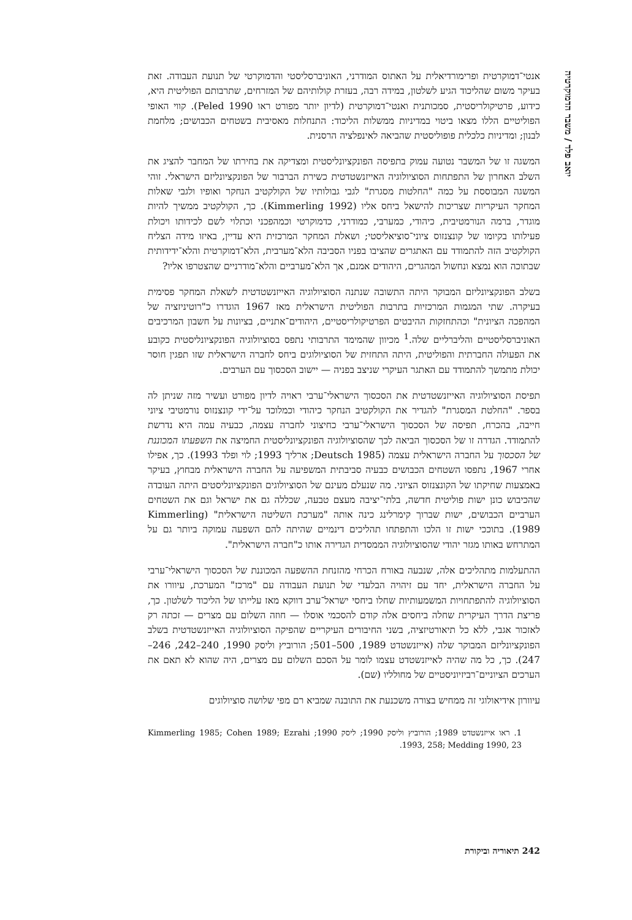יואב פלד / משבר הדמוקרטיה
אנטי־דמוקרטית ופרימורדיאלית על האתוס המודרני, האוניברסליסטי והדמוקרטי של תנועת העבודה. זאת בעיקר משום שהליכוד הגיע לשלטון, במידה רבה, בעזרת קולותיהם של המזרחים, שתרבותם הפוליטית היא, כידוע, פרטיקולריסטית, סמכותנית ואנטי־דמוקרטית (לדיון יותר מפורט ראו Peled 1990). קווי האופי הפוליטיים הללו מצאו ביטוי במדיניות ממשלות הליכוד: התנחלות מאסיבית בשטחים הכבושים; מלחמת לבנון; ומדיניות כלכלית פופוליסטית שהביאה לאינפלציה הרסנית.
המשגה זו של המשבר נטועה עמוק בתפיסה הפונקציונליסטית ומצדיקה את בחירתו של המחבר להציג את השלב האחרון של התפתחות הסוציולוגיה האייזנשטדטית כשירת הברבור של הפונקציונליזם הישראלי. זוהי המשגה המבוססת על כמה "החלטות מסגרת" לגבי גבולותיו של הקולקטיב הנחקר ואופיו ולגבי שאלות המחקר העיקריות שצריכות להישאל ביחס אליו (Kimmerling 1992). כך, הקולקטיב ממשיך להיות מוגדר, ברמה הנורמטיבית, כיהודי, כמערבי, כמודרני, כדמוקרטי וכמהפכני וכתלוי לשם לכידותו ויכולת פעילותו בקיומו של קונצנזוס ציוני־סוציאליסטי; ושאלת המחקר המרכזית היא עדיין, באיזו מידה הצליח הקולקטיב הזה להתמודד עם האתגרים שהציבו בפניו הסביבה הלא־מערבית, הלא־דמוקרטית והלא־ידידותית שבתוכה הוא נמצא ונחשול המהגרים, היהודים אמנם, אך הלא־מערביים והלא־מודרניים שהצטרפו אליו?
בשלב הפונקציונליזם המבוקר היתה התשובה שנתנה הסוציולוגיה האייזנשטדטית לשאלת המחקר פסימית בעיקרה. שתי המגמות המרכזיות בתרבות הפוליטית הישראלית מאז 1967 הוגדרו כ"רוטיניזציה של המהפכה הציונית" וכהתחזקות ההיבטים הפרטיקולריסטיים, היהודים־אתניים, בציונות על חשבון המרכיבים האוניברסליסטיים והליברליים שלה.<sup>1</sup> מכיוון שהמימד התרבותי נתפס בסוציולוגיה הפונקציונליסטית כקובע את הפעולה החברתית והפוליטית, היתה התחזית של הסוציולוגים ביחס לחברה הישראלית שזו תפגין חוסר יכולת מתמשך להתמודד עם האתגר העיקרי שניצב בפניה — יישוב הסכסוך עם הערבים.
תפיסת הסוציולוגיה האייזנשטדטית את הסכסוך הישראלי־ערבי ראויה לדיון מפורט ועשיר מזה שניתן לה בספר. "החלטת המסגרת" להגדיר את הקולקטיב הנחקר כיהודי וכמלוכד על־ידי קונצנזוס נורמטיבי ציוני חייבה, בהכרח, תפיסה של הסכסוך הישראלי־ערבי כחיצוני לחברה עצמה, כבעיה עמה היא נדרשת להתמודד. הגדרה זו של הסכסוך הביאה לכך שהסוציולוגיה הפונקציונליסטית החמיצה את השפעתו המכוננת של הסכסוך על החברה הישראלית עצמה (Deutsch 1985; ארליך 1993; לוי ופלד 1993). כך, אפילו אחרי 1967, נתפסו השטחים הכבושים כבעיה סביבתית המשפיעה על החברה הישראלית מבחוץ, בעיקר באמצעות שחיקתו של הקונצנזוס הציוני. מה שנעלם מעינם של הסוציולוגים הפונקציונליסטים היתה העובדה שהכיבוש כונן ישות פוליטית חדשה, בלתי־יציבה מעצם טבעה, שכללה גם את ישראל וגם את השטחים הערביים הכבושים, ישות שברוך קימרלינג כינה אותה "מערכת השליטה הישראלית" (Kimmerling 1989). בתוככי ישות זו הלכו והתפתחו תהליכים דינמיים שהיתה להם השפעה עמוקה ביותר גם על המתרחש באותו מגזר יהודי שהסוציולוגיה הממסדית הגדירה אותו כ"חברה הישראלית".
ההתעלמות מתהליכים אלה, שנבעה באורח הכרחי מהזנחת ההשפעה המכוננת של הסכסוך הישראלי־ערבי על החברה הישראלית, יחד עם זיהויה הבלעדי של תנועת העבודה עם "מרכז" המערכת, עיוורו את הסוציולוגיה להתפתחויות המשמעותיות שחלו ביחסי ישראל־ערב דווקא מאז עלייתו של הליכוד לשלטון. כך, פריצת הדרך העיקרית שחלה ביחסים אלה קודם להסכמי אוסלו — חוזה השלום עם מצרים — זכתה רק לאזכור אגבי, ללא כל תיאורטיזציה, בשני החיבורים העיקריים שהפיקה הסוציולוגיה האייזנשטדטית בשלב הפונקציונליזם המבוקר שלה (אייזנשטדט 1989, 500–501; הורוביץ וליסק 1990, 240–242, 246–247). כך, כל מה שהיה לאייזנשטדט עצמו לומר על הסכם השלום עם מצרים, היה שהוא לא תאם את הערכים הציוניים־רביזיוניסטיים של מחולליו (שם).
עיוורון אידיאולוגי זה ממחיש בצורה משכנעת את התובנה שמביא רם מפי שלושה סוציולוגים
1. ראו אייזנשטדט 1989; הורוביץ וליסק 1990; ליסק 1990; Kimmerling 1985; Cohen 1989; Ezrahi 1993, 258; Medding 1990, 23.
242 תיאוריה וביקורת